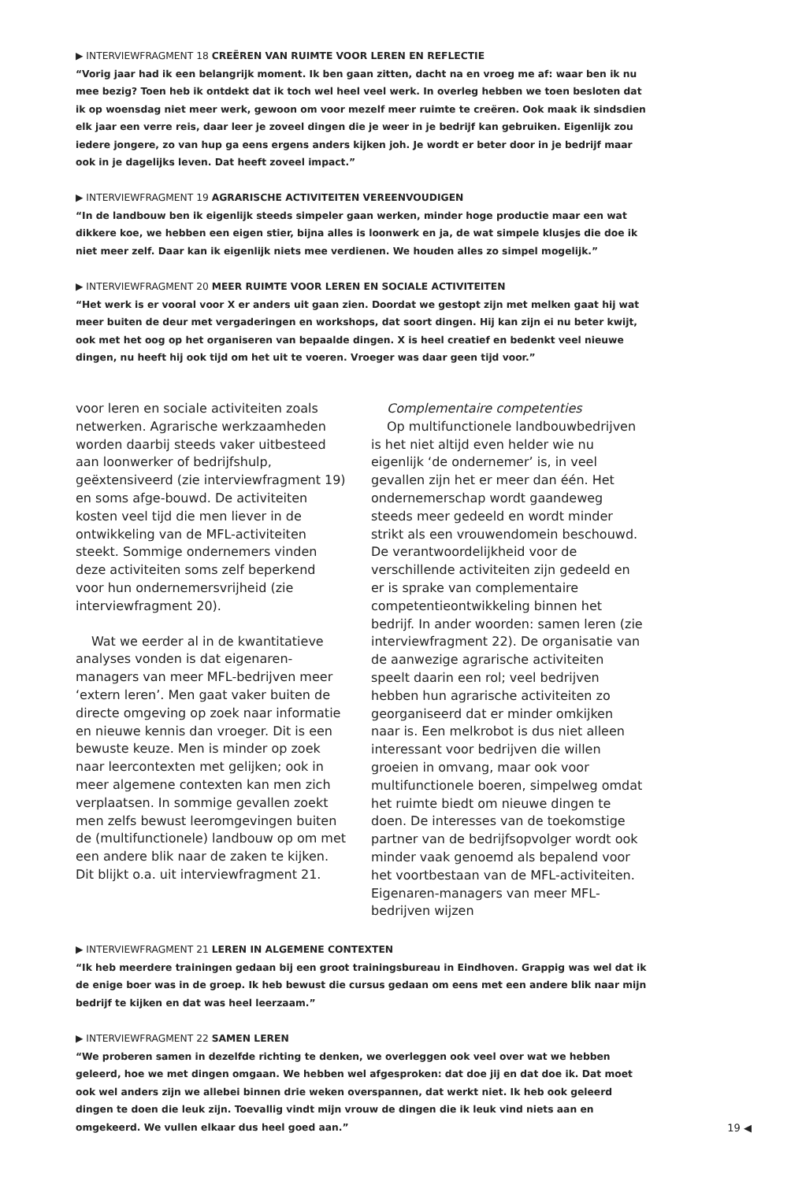▶ INTERVIEWFRAGMENT 18 CREËREN VAN RUIMTE VOOR LEREN EN REFLECTIE
“Vorig jaar had ik een belangrijk moment. Ik ben gaan zitten, dacht na en vroeg me af: waar ben ik nu mee bezig? Toen heb ik ontdekt dat ik toch wel heel veel werk. In overleg hebben we toen besloten dat ik op woensdag niet meer werk, gewoon om voor mezelf meer ruimte te creëren. Ook maak ik sindsdien elk jaar een verre reis, daar leer je zoveel dingen die je weer in je bedrijf kan gebruiken. Eigenlijk zou iedere jongere, zo van hup ga eens ergens anders kijken joh. Je wordt er beter door in je bedrijf maar ook in je dagelijks leven. Dat heeft zoveel impact.”
▶ INTERVIEWFRAGMENT 19 AGRARISCHE ACTIVITEITEN VEREENVOUDIGEN
“In de landbouw ben ik eigenlijk steeds simpeler gaan werken, minder hoge productie maar een wat dikkere koe, we hebben een eigen stier, bijna alles is loonwerk en ja, de wat simpele klusjes die doe ik niet meer zelf. Daar kan ik eigenlijk niets mee verdienen. We houden alles zo simpel mogelijk.”
▶ INTERVIEWFRAGMENT 20 MEER RUIMTE VOOR LEREN EN SOCIALE ACTIVITEITEN
“Het werk is er vooral voor X er anders uit gaan zien. Doordat we gestopt zijn met melken gaat hij wat meer buiten de deur met vergaderingen en workshops, dat soort dingen. Hij kan zijn ei nu beter kwijt, ook met het oog op het organiseren van bepaalde dingen. X is heel creatief en bedenkt veel nieuwe dingen, nu heeft hij ook tijd om het uit te voeren. Vroeger was daar geen tijd voor.”
voor leren en sociale activiteiten zoals netwerken. Agrarische werkzaamheden worden daarbij steeds vaker uitbesteed aan loonwerker of bedrijfshulp, geëxtensiveerd (zie interviewfragment 19) en soms afge-bouwd. De activiteiten kosten veel tijd die men liever in de ontwikkeling van de MFL-activiteiten steekt. Sommige ondernemers vinden deze activiteiten soms zelf beperkend voor hun ondernemersvrijheid (zie interviewfragment 20).
Wat we eerder al in de kwantitatieve analyses vonden is dat eigenaren-managers van meer MFL-bedrijven meer ‘extern leren’. Men gaat vaker buiten de directe omgeving op zoek naar informatie en nieuwe kennis dan vroeger. Dit is een bewuste keuze. Men is minder op zoek naar leercontexten met gelijken; ook in meer algemene contexten kan men zich verplaatsen. In sommige gevallen zoekt men zelfs bewust leeromgevingen buiten de (multifunctionele) landbouw op om met een andere blik naar de zaken te kijken. Dit blijkt o.a. uit interviewfragment 21.
Complementaire competenties
Op multifunctionele landbouwbedrijven is het niet altijd even helder wie nu eigenlijk ‘de ondernemer’ is, in veel gevallen zijn het er meer dan één. Het ondernemerschap wordt gaandeweg steeds meer gedeeld en wordt minder strikt als een vrouwendomein beschouwd. De verantwoordelijkheid voor de verschillende activiteiten zijn gedeeld en er is sprake van complementaire competentieontwikkeling binnen het bedrijf. In ander woorden: samen leren (zie interviewfragment 22). De organisatie van de aanwezige agrarische activiteiten speelt daarin een rol; veel bedrijven hebben hun agrarische activiteiten zo georganiseerd dat er minder omkijken naar is. Een melkrobot is dus niet alleen interessant voor bedrijven die willen groeien in omvang, maar ook voor multifunctionele boeren, simpelweg omdat het ruimte biedt om nieuwe dingen te doen. De interesses van de toekomstige partner van de bedrijfsopvolger wordt ook minder vaak genoemd als bepalend voor het voortbestaan van de MFL-activiteiten. Eigenaren-managers van meer MFL-bedrijven wijzen
▶ INTERVIEWFRAGMENT 21 LEREN IN ALGEMENE CONTEXTEN
“Ik heb meerdere trainingen gedaan bij een groot trainingsbureau in Eindhoven. Grappig was wel dat ik de enige boer was in de groep. Ik heb bewust die cursus gedaan om eens met een andere blik naar mijn bedrijf te kijken en dat was heel leerzaam.”
▶ INTERVIEWFRAGMENT 22 SAMEN LEREN
“We proberen samen in dezelfde richting te denken, we overleggen ook veel over wat we hebben geleerd, hoe we met dingen omgaan. We hebben wel afgesproken: dat doe jij en dat doe ik. Dat moet ook wel anders zijn we allebei binnen drie weken overspannen, dat werkt niet. Ik heb ook geleerd dingen te doen die leuk zijn. Toevallig vindt mijn vrouw de dingen die ik leuk vind niets aan en omgekeerd. We vullen elkaar dus heel goed aan.”
19 ◀